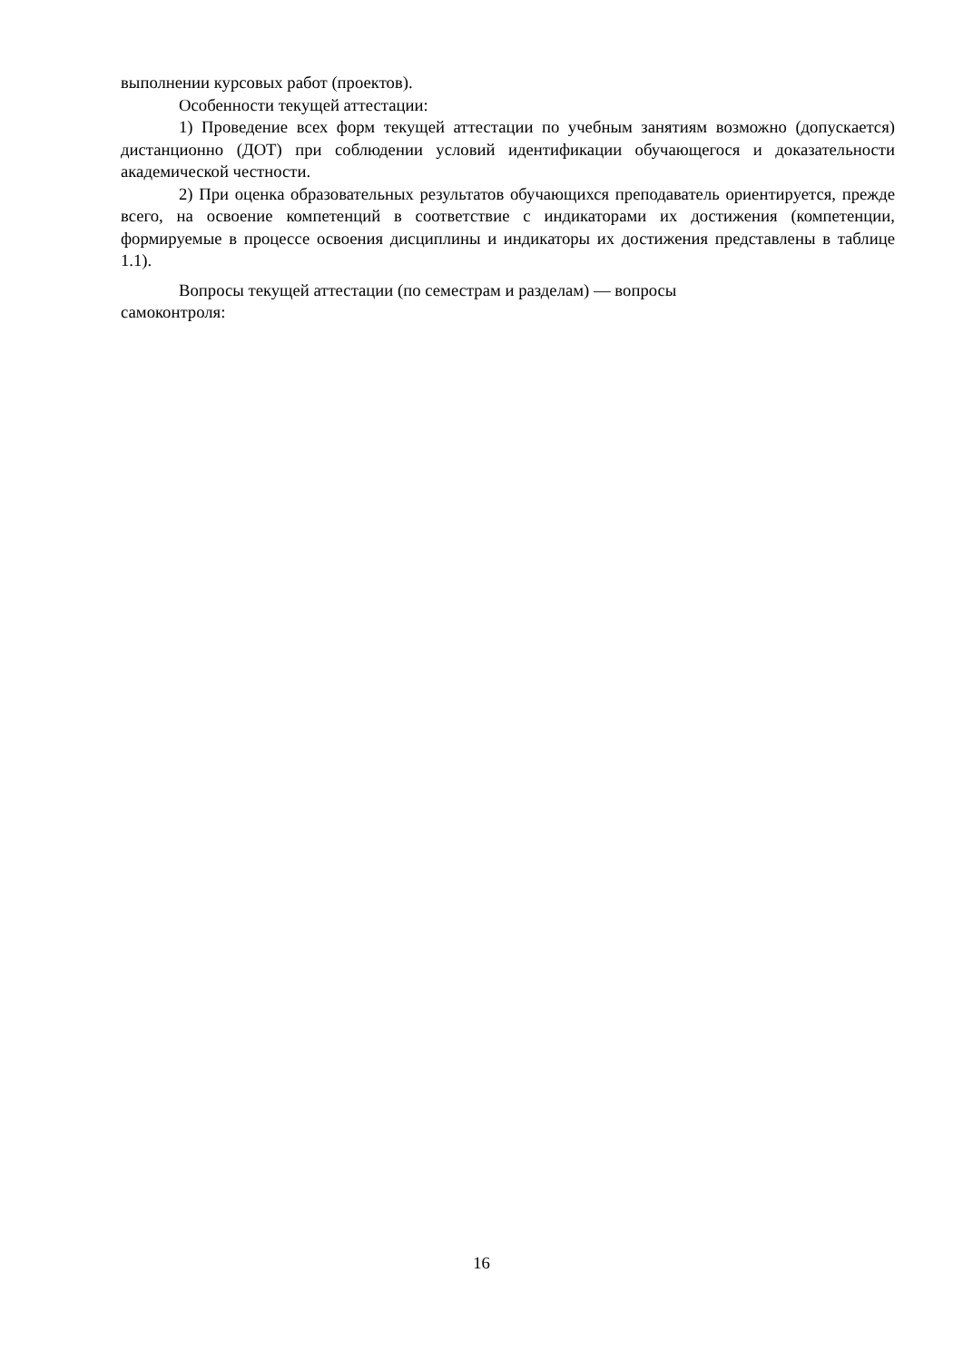выполнении курсовых работ (проектов).
Особенности текущей аттестации:
1) Проведение всех форм текущей аттестации по учебным занятиям возможно (допускается) дистанционно (ДОТ) при соблюдении условий идентификации обучающегося и доказательности академической честности.
2) При оценка образовательных результатов обучающихся преподаватель ориентируется, прежде всего, на освоение компетенций в соответствие с индикаторами их достижения (компетенции, формируемые в процессе освоения дисциплины и индикаторы их достижения представлены в таблице 1.1).
Вопросы текущей аттестации (по семестрам и разделам) — вопросы
самоконтроля:
16